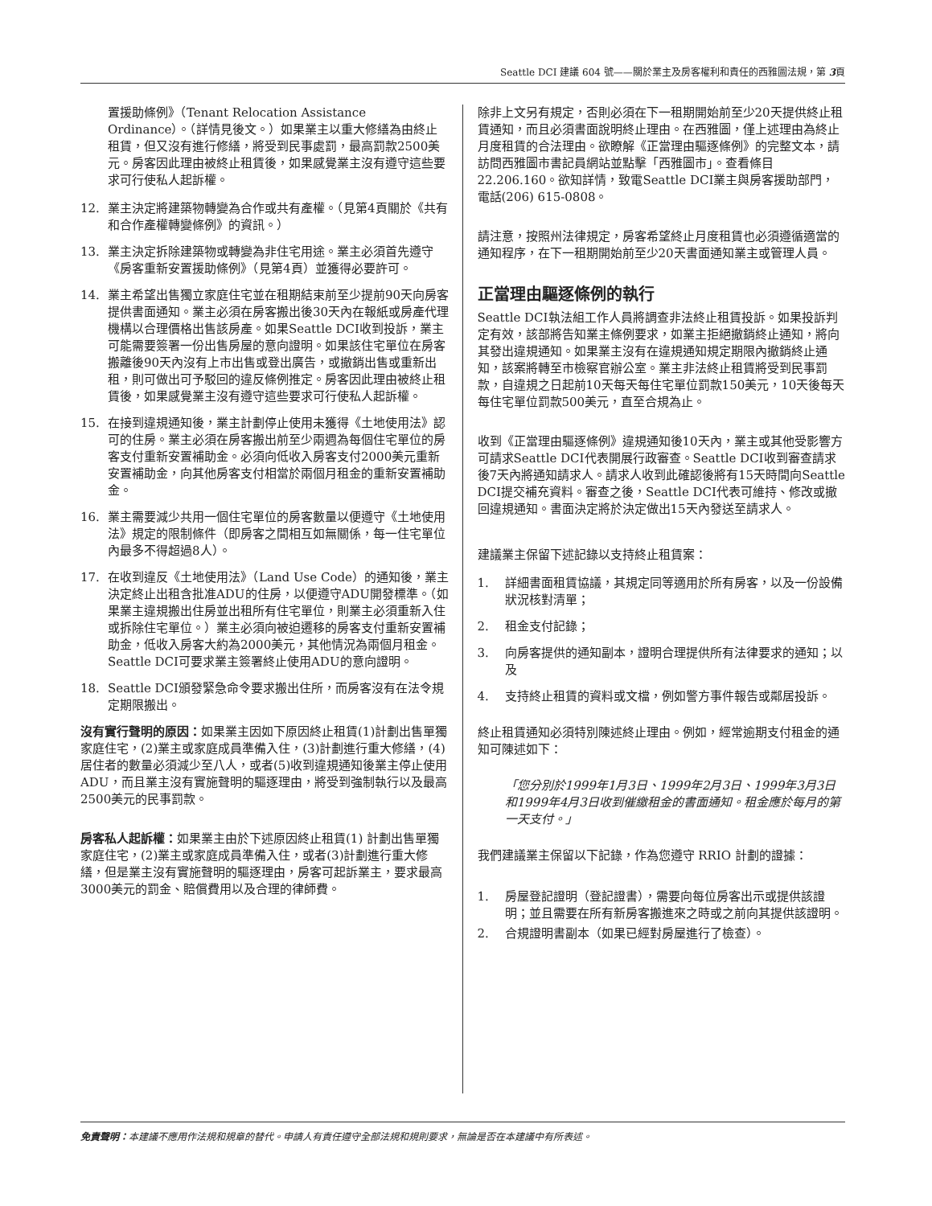Seattle DCI 建議 604 號——關於業主及房客權利和責任的西雅圖法規，第 3頁
置援助條例》（Tenant Relocation Assistance Ordinance）。（詳情見後文。）如果業主以重大修繕為由終止租賃，但又沒有進行修繕，將受到民事處罰，最高罰款2500美元。房客因此理由被終止租賃後，如果感覺業主沒有遵守這些要求可行使私人起訴權。
12. 業主決定將建築物轉變為合作或共有產權。（見第4頁關於《共有和合作產權轉變條例》的資訊。）
13. 業主決定拆除建築物或轉變為非住宅用途。業主必須首先遵守《房客重新安置援助條例》（見第4頁）並獲得必要許可。
14. 業主希望出售獨立家庭住宅並在租期結束前至少提前90天向房客提供書面通知。業主必須在房客搬出後30天內在報紙或房產代理機構以合理價格出售該房產。如果Seattle DCI收到投訴，業主可能需要簽署一份出售房屋的意向證明。如果該住宅單位在房客搬離後90天內沒有上市出售或登出廣告，或撤銷出售或重新出租，則可做出可予駁回的違反條例推定。房客因此理由被終止租賃後，如果感覺業主沒有遵守這些要求可行使私人起訴權。
15. 在接到違規通知後，業主計劃停止使用未獲得《土地使用法》認可的住房。業主必須在房客搬出前至少兩週為每個住宅單位的房客支付重新安置補助金。必須向低收入房客支付2000美元重新安置補助金，向其他房客支付相當於兩個月租金的重新安置補助金。
16. 業主需要減少共用一個住宅單位的房客數量以便遵守《土地使用法》規定的限制條件（即房客之間相互如無關係，每一住宅單位內最多不得超過8人）。
17. 在收到違反《土地使用法》（Land Use Code）的通知後，業主決定終止出租含批准ADU的住房，以便遵守ADU開發標準。（如果業主違規搬出住房並出租所有住宅單位，則業主必須重新入住或拆除住宅單位。）業主必須向被迫遷移的房客支付重新安置補助金，低收入房客大約為2000美元，其他情況為兩個月租金。Seattle DCI可要求業主簽署終止使用ADU的意向證明。
18. Seattle DCI頒發緊急命令要求搬出住所，而房客沒有在法令規定期限搬出。
沒有實行聲明的原因：如果業主因如下原因終止租賃(1)計劃出售單獨家庭住宅，(2)業主或家庭成員準備入住，(3)計劃進行重大修繕，(4)居住者的數量必須減少至八人，或者(5)收到違規通知後業主停止使用ADU，而且業主沒有實施聲明的驅逐理由，將受到強制執行以及最高2500美元的民事罰款。
房客私人起訴權：如果業主由於下述原因終止租賃(1) 計劃出售單獨家庭住宅，(2)業主或家庭成員準備入住，或者(3)計劃進行重大修繕，但是業主沒有實施聲明的驅逐理由，房客可起訴業主，要求最高3000美元的罰金、賠償費用以及合理的律師費。
除非上文另有規定，否則必須在下一租期開始前至少20天提供終止租賃通知，而且必須書面說明終止理由。在西雅圖，僅上述理由為終止月度租賃的合法理由。欲瞭解《正當理由驅逐條例》的完整文本，請訪問西雅圖市書記員網站並點擊「西雅圖市」。查看條目22.206.160。欲知詳情，致電Seattle DCI業主與房客援助部門，電話(206) 615-0808。
請注意，按照州法律規定，房客希望終止月度租賃也必須遵循適當的通知程序，在下一租期開始前至少20天書面通知業主或管理人員。
正當理由驅逐條例的執行
Seattle DCI執法組工作人員將調查非法終止租賃投訴。如果投訴判定有效，該部將告知業主條例要求，如業主拒絕撤銷終止通知，將向其發出違規通知。如果業主沒有在違規通知規定期限內撤銷終止通知，該案將轉至市檢察官辦公室。業主非法終止租賃將受到民事罰款，自違規之日起前10天每天每住宅單位罰款150美元，10天後每天每住宅單位罰款500美元，直至合規為止。
收到《正當理由驅逐條例》違規通知後10天內，業主或其他受影響方可請求Seattle DCI代表開展行政審查。Seattle DCI收到審查請求後7天內將通知請求人。請求人收到此確認後將有15天時間向Seattle DCI提交補充資料。審查之後，Seattle DCI代表可維持、修改或撤回違規通知。書面決定將於決定做出15天內發送至請求人。
建議業主保留下述記錄以支持終止租賃案：
1. 詳細書面租賃協議，其規定同等適用於所有房客，以及一份設備狀況核對清單；
2. 租金支付記錄；
3. 向房客提供的通知副本，證明合理提供所有法律要求的通知；以及
4. 支持終止租賃的資料或文檔，例如警方事件報告或鄰居投訴。
終止租賃通知必須特別陳述終止理由。例如，經常逾期支付租金的通知可陳述如下：
「您分別於1999年1月3日、1999年2月3日、1999年3月3日和1999年4月3日收到催繳租金的書面通知。租金應於每月的第一天支付。」
我們建議業主保留以下記錄，作為您遵守 RRIO 計劃的證據：
1. 房屋登記證明（登記證書），需要向每位房客出示或提供該證明；並且需要在所有新房客搬進來之時或之前向其提供該證明。
2. 合規證明書副本（如果已經對房屋進行了檢查）。
免責聲明：本建議不應用作法規和規章的替代。申請人有責任遵守全部法規和規則要求，無論是否在本建議中有所表述。